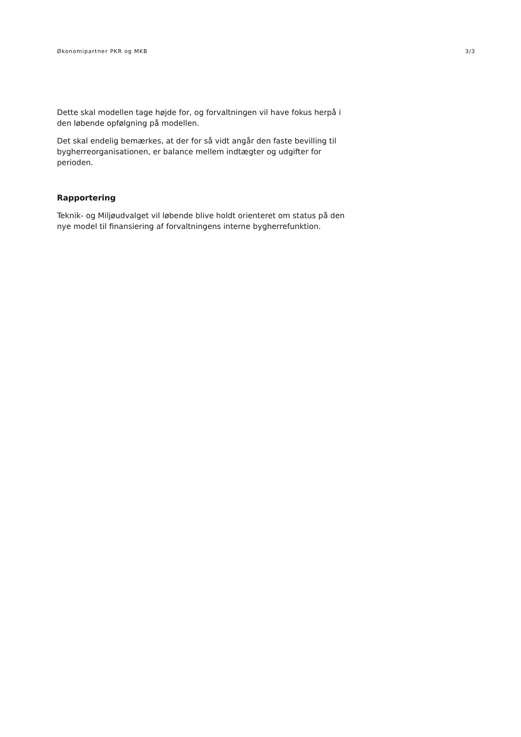Økonomipartner PKR og MKB 3/3
Dette skal modellen tage højde for, og forvaltningen vil have fokus herpå i den løbende opfølgning på modellen.
Det skal endelig bemærkes, at der for så vidt angår den faste bevilling til bygherreorganisationen, er balance mellem indtægter og udgifter for perioden.
Rapportering
Teknik- og Miljøudvalget vil løbende blive holdt orienteret om status på den nye model til finansiering af forvaltningens interne bygherrefunktion.